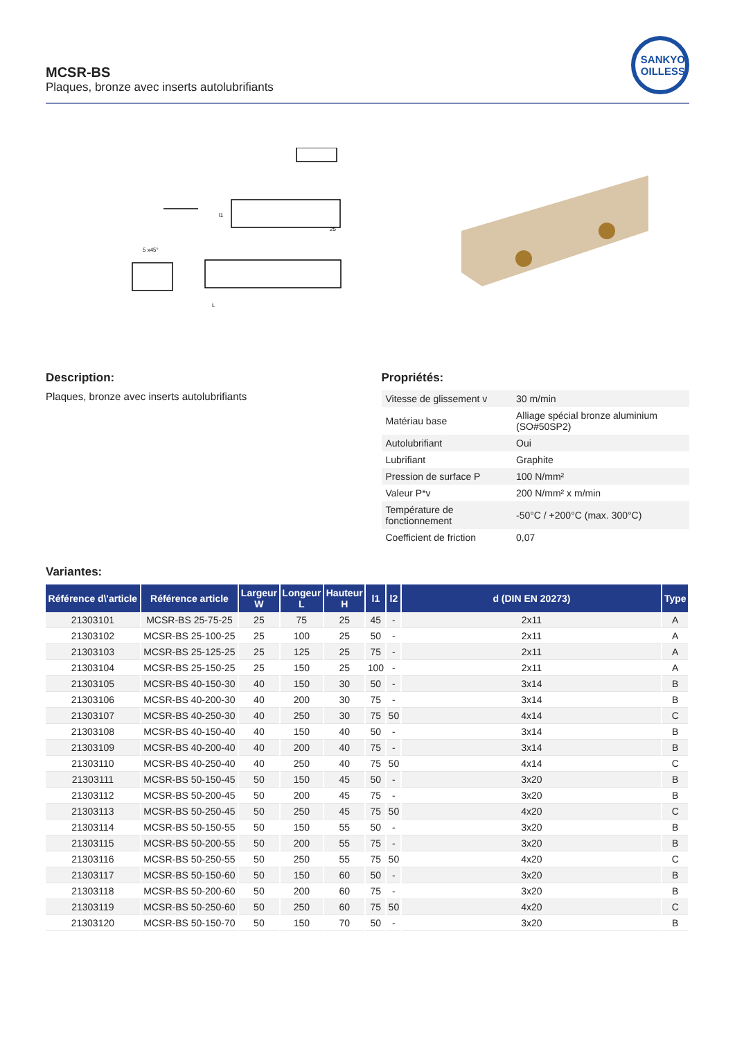MCSR-BS
Plaques, bronze avec inserts autolubrifiants
SANKYO
OILLESS
l1
25
L
5 x45°
Description:
Plaques, bronze avec inserts autolubrifiants
Propriétés:
| Vitesse de glissement v | 30 m/min |
| Matériau base | Alliage spécial bronze aluminium (SO#50SP2) |
| Autolubrifiant | Oui |
| Lubrifiant | Graphite |
| Pression de surface P | 100 N/mm² |
| Valeur P*v | 200 N/mm² x m/min |
| Température de fonctionnement | -50°C / +200°C (max. 300°C) |
| Coefficient de friction | 0,07 |
Variantes:
| Référence d\'article | Référence article | Largeur W | Longeur L | Hauteur H | l1 | l2 | d (DIN EN 20273) | Type |
| --- | --- | --- | --- | --- | --- | --- | --- | --- |
| 21303101 | MCSR-BS 25-75-25 | 25 | 75 | 25 | 45 | - | 2x11 | A |
| 21303102 | MCSR-BS 25-100-25 | 25 | 100 | 25 | 50 | - | 2x11 | A |
| 21303103 | MCSR-BS 25-125-25 | 25 | 125 | 25 | 75 | - | 2x11 | A |
| 21303104 | MCSR-BS 25-150-25 | 25 | 150 | 25 | 100 | - | 2x11 | A |
| 21303105 | MCSR-BS 40-150-30 | 40 | 150 | 30 | 50 | - | 3x14 | B |
| 21303106 | MCSR-BS 40-200-30 | 40 | 200 | 30 | 75 | - | 3x14 | B |
| 21303107 | MCSR-BS 40-250-30 | 40 | 250 | 30 | 75 | 50 | 4x14 | C |
| 21303108 | MCSR-BS 40-150-40 | 40 | 150 | 40 | 50 | - | 3x14 | B |
| 21303109 | MCSR-BS 40-200-40 | 40 | 200 | 40 | 75 | - | 3x14 | B |
| 21303110 | MCSR-BS 40-250-40 | 40 | 250 | 40 | 75 | 50 | 4x14 | C |
| 21303111 | MCSR-BS 50-150-45 | 50 | 150 | 45 | 50 | - | 3x20 | B |
| 21303112 | MCSR-BS 50-200-45 | 50 | 200 | 45 | 75 | - | 3x20 | B |
| 21303113 | MCSR-BS 50-250-45 | 50 | 250 | 45 | 75 | 50 | 4x20 | C |
| 21303114 | MCSR-BS 50-150-55 | 50 | 150 | 55 | 50 | - | 3x20 | B |
| 21303115 | MCSR-BS 50-200-55 | 50 | 200 | 55 | 75 | - | 3x20 | B |
| 21303116 | MCSR-BS 50-250-55 | 50 | 250 | 55 | 75 | 50 | 4x20 | C |
| 21303117 | MCSR-BS 50-150-60 | 50 | 150 | 60 | 50 | - | 3x20 | B |
| 21303118 | MCSR-BS 50-200-60 | 50 | 200 | 60 | 75 | - | 3x20 | B |
| 21303119 | MCSR-BS 50-250-60 | 50 | 250 | 60 | 75 | 50 | 4x20 | C |
| 21303120 | MCSR-BS 50-150-70 | 50 | 150 | 70 | 50 | - | 3x20 | B |